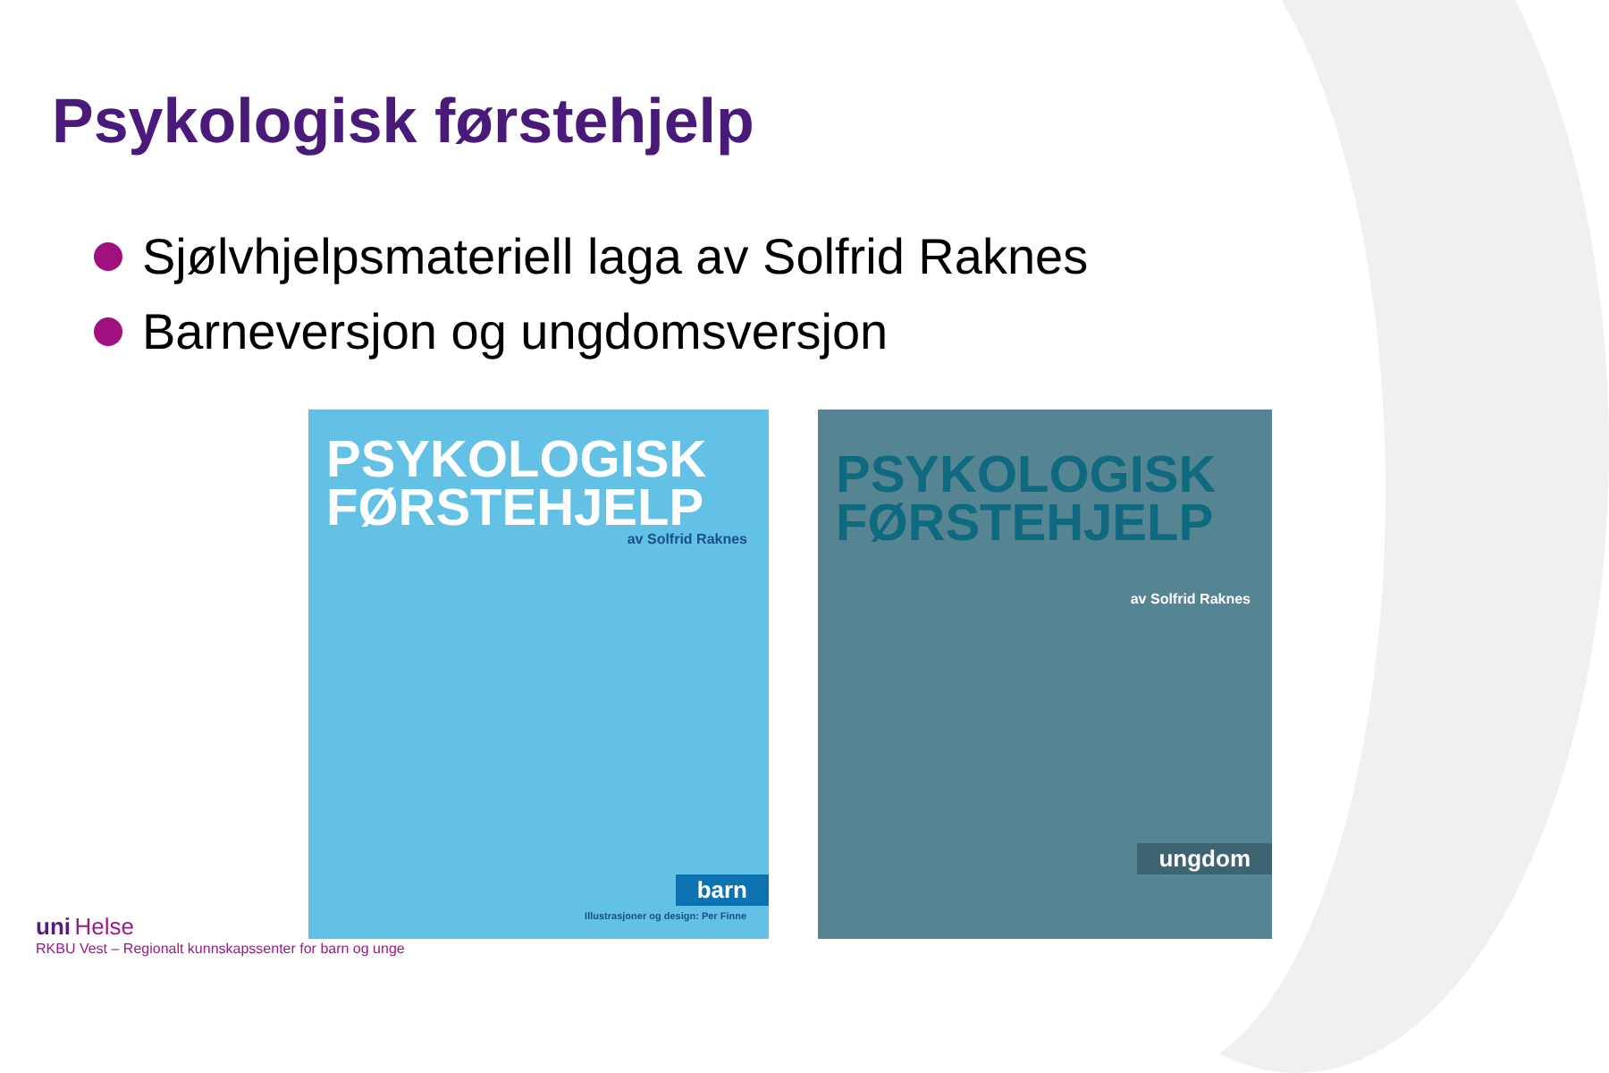Psykologisk førstehjelp
Sjølvhjelpsmateriell laga av Solfrid Raknes
Barneversjon og ungdomsversjon
PSYKOLOGISK FØRSTEHJELP
av Solfrid Raknes
barn
Illustrasjoner og design: Per Finne
PSYKOLOGISK FØRSTEHJELP
av Solfrid Raknes
ungdom
uni Helse
RKBU Vest – Regionalt kunnskapssenter for barn og unge